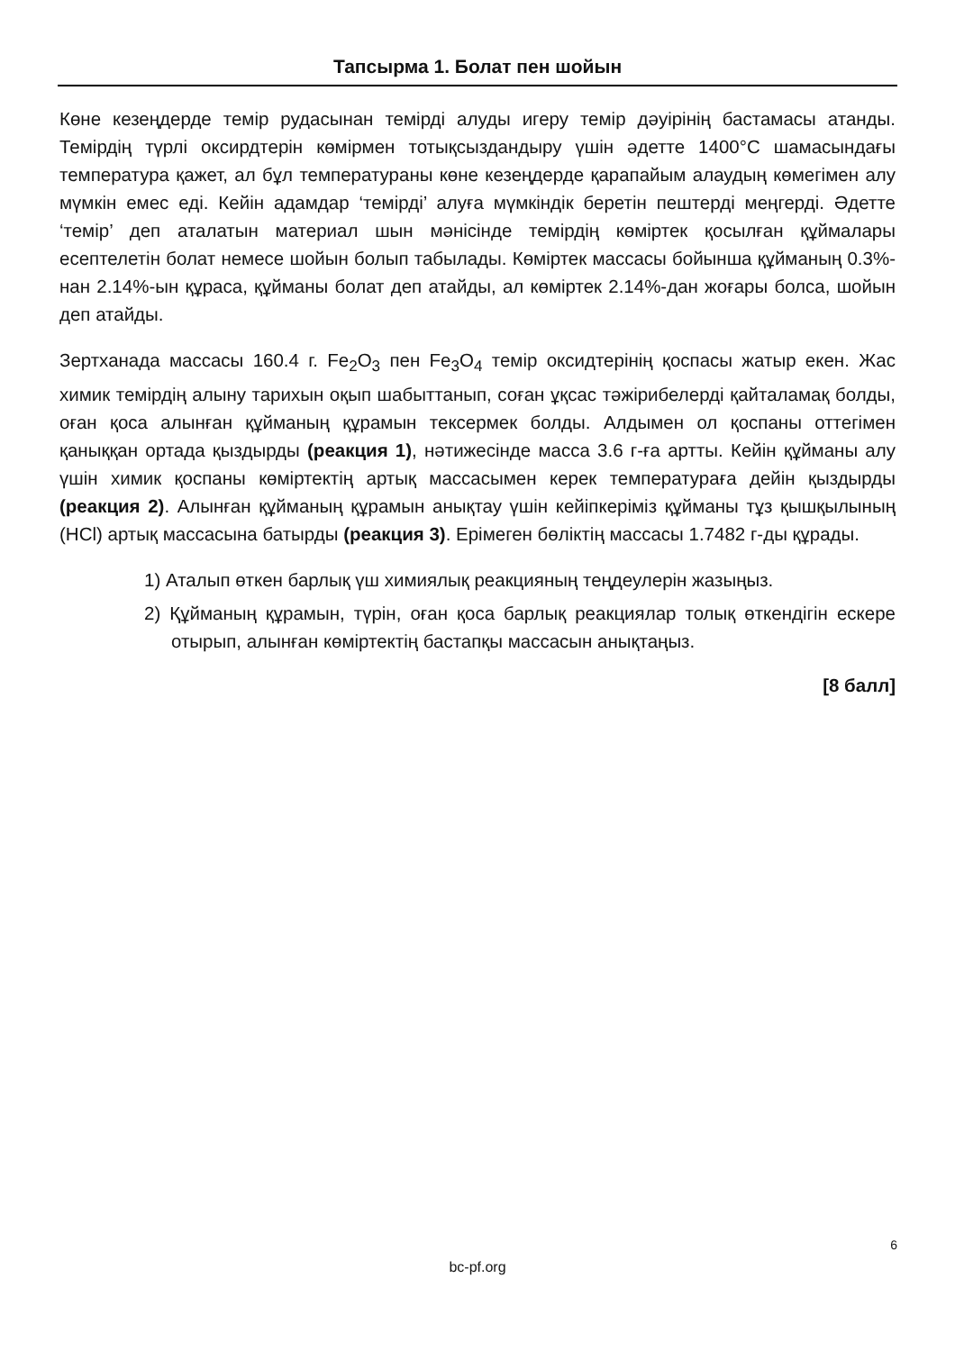Тапсырма 1. Болат пен шойын
Көне кезеңдерде темір рудасынан темірді алуды игеру темір дәуірінің бастамасы атанды. Темірдің түрлі оксирдтерін көмірмен тотықсыздандыру үшін әдетте 1400°C шамасындағы температура қажет, ал бұл температураны көне кезеңдерде қарапайым алаудың көмегімен алу мүмкін емес еді. Кейін адамдар ‘темірді’ алуға мүмкіндік беретін пештерді меңгерді. Әдетте ‘темір’ деп аталатын материал шын мәнісінде темірдің көміртек қосылған құймалары есептелетін болат немесе шойын болып табылады. Көміртек массасы бойынша құйманың 0.3%-нан 2.14%-ын құраса, құйманы болат деп атайды, ал көміртек 2.14%-дан жоғары болса, шойын деп атайды.
Зертханада массасы 160.4 г. Fe<sub>2</sub>O<sub>3</sub> пен Fe<sub>3</sub>O<sub>4</sub> темір оксидтерінің қоспасы жатыр екен. Жас химик темірдің алыну тарихын оқып шабыттанып, соған ұқсас тәжірибелерді қайталамақ болды, оған қоса алынған құйманың құрамын тексермек болды. Алдымен ол қоспаны оттегімен қаныққан ортада қыздырды (реакция 1), нәтижесінде масса 3.6 г-ға артты. Кейін құйманы алу үшін химик қоспаны көміртектің артық массасымен керек температураға дейін қыздырды (реакция 2). Алынған құйманың құрамын анықтау үшін кейіпкеріміз құйманы тұз қышқылының (HCl) артық массасына батырды (реакция 3). Ерімеген бөліктің массасы 1.7482 г-ды құрады.
1) Аталып өткен барлық үш химиялық реакцияның теңдеулерін жазыңыз.
2) Құйманың құрамын, түрін, оған қоса барлық реакциялар толық өткендігін ескере отырып, алынған көміртектің бастапқы массасын анықтаңыз.
[8 балл]
6
bc-pf.org